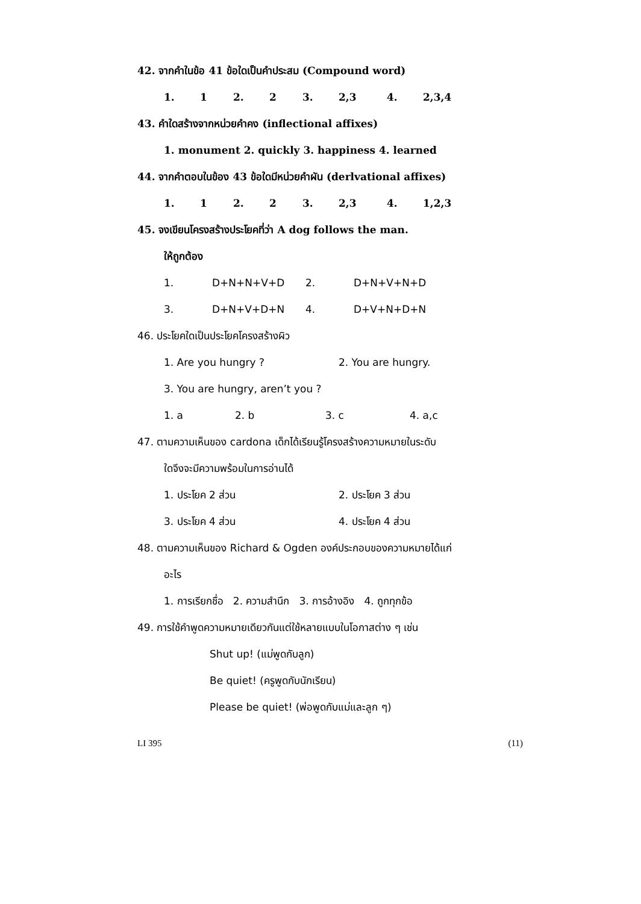42. จากคำในข้อ 41 ข้อใดเป็นคำประสม (Compound word)
1. 1 2. 2 3. 2,3 4. 2,3,4
43. คำใดสร้างจากหน่วยคำคง (inflectional affixes)
1. monument 2. quickly 3. happiness 4. learned
44. จากคำตอบในข้อง 43 ข้อใดมีหน่วยคำผัน (derlvational affixes)
1. 1 2. 2 3. 2,3 4. 1,2,3
45. จงเขียนโครงสร้างประโยคที่ว่า A dog follows the man.
ให้ถูกต้อง
1. D+N+N+V+D 2. D+N+V+N+D
3. D+N+V+D+N 4. D+V+N+D+N
46. ประโยคใดเป็นประโยคโครงสร้างผิว
1. Are you hungry ? 2. You are hungry.
3. You are hungry, aren’t you ?
1. a 2. b 3. c 4. a,c
47. ตามความเห็นของ cardona เด็กได้เรียนรู้โครงสร้างความหมายในระดับ
ใดจึงจะมีความพร้อมในการอ่านได้
1. ประโยค 2 ส่วน 2. ประโยค 3 ส่วน
3. ประโยค 4 ส่วน 4. ประโยค 4 ส่วน
48. ตามความเห็นของ Richard & Ogden องค์ประกอบของความหมายได้แก่
อะไร
1. การเรียกชื่อ 2. ความสำนึก 3. การอ้างอิง 4. ถูกทุกข้อ
49. การใช้คำพูดความหมายเดียวกันแต่ใช้หลายแบบในโอกาสต่าง ๆ เช่น
Shut up! (แม่พูดกับลูก)
Be quiet! (ครูพูดกับนักเรียน)
Please be quiet! (พ่อพูดกับแม่และลูก ๆ)
LI 395 (11)